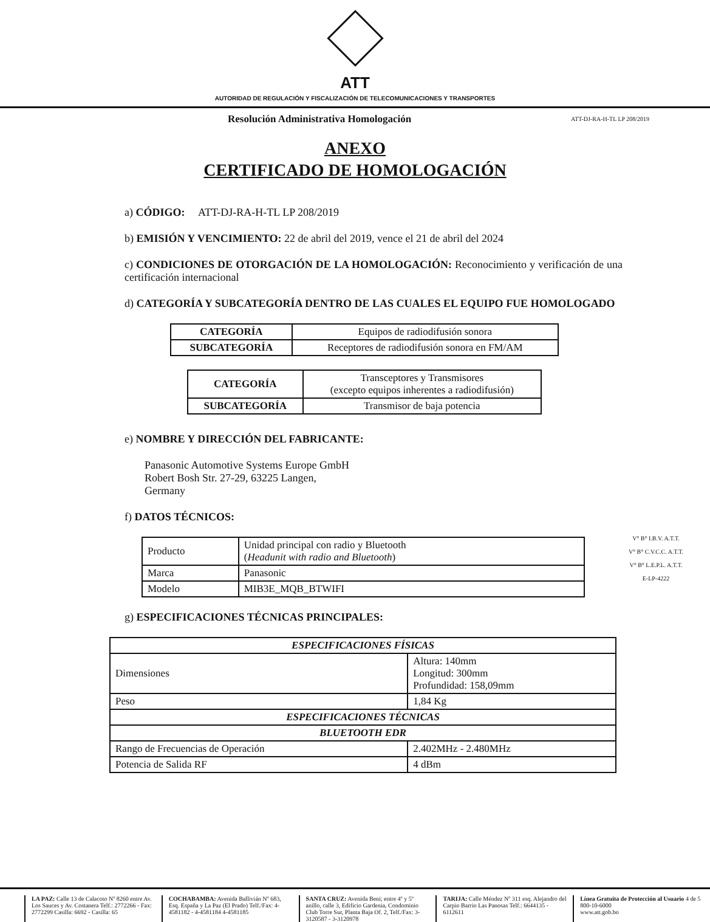ATT
AUTORIDAD DE REGULACIÓN Y FISCALIZACIÓN DE TELECOMUNICACIONES Y TRANSPORTES
Resolución Administrativa Homologación ATT-DJ-RA-H-TL LP 208/2019
ANEXO
CERTIFICADO DE HOMOLOGACIÓN
a) CÓDIGO: ATT-DJ-RA-H-TL LP 208/2019
b) EMISIÓN Y VENCIMIENTO: 22 de abril del 2019, vence el 21 de abril del 2024
c) CONDICIONES DE OTORGACIÓN DE LA HOMOLOGACIÓN: Reconocimiento y verificación de una certificación internacional
d) CATEGORÍA Y SUBCATEGORÍA DENTRO DE LAS CUALES EL EQUIPO FUE HOMOLOGADO
| CATEGORÍA | Equipos de radiodifusión sonora |
| SUBCATEGORÍA | Receptores de radiodifusión sonora en FM/AM |
| CATEGORÍA | Transceptores y Transmisores (excepto equipos inherentes a radiodifusión) |
| SUBCATEGORÍA | Transmisor de baja potencia |
e) NOMBRE Y DIRECCIÓN DEL FABRICANTE:
Panasonic Automotive Systems Europe GmbH
Robert Bosh Str. 27-29, 63225 Langen,
Germany
f) DATOS TÉCNICOS:
| Producto | Unidad principal con radio y Bluetooth ( Headunit with radio and Bluetooth ) |
| Marca | Panasonic |
| Modelo | MIB3E_MQB_BTWIFI |
g) ESPECIFICACIONES TÉCNICAS PRINCIPALES:
| ESPECIFICACIONES FÍSICAS | |
| --- | --- |
| Dimensiones | Altura: 140mm Longitud: 300mm Profundidad: 158,09mm |
| Peso | 1,84 Kg |
| ESPECIFICACIONES TÉCNICAS | |
| BLUETOOTH EDR | |
| Rango de Frecuencias de Operación | 2.402MHz - 2.480MHz |
| Potencia de Salida RF | 4 dBm |
V° B° I.B.V. A.T.T.
V° B° C.V.C.C. A.T.T.
V° B° L.E.P.L. A.T.T.
E-LP-4222
LA PAZ: Calle 13 de Calacoto Nº 8260 entre Av. Los Sauces y Av. Costanera Telf.: 2772266 - Fax: 2772299 Casilla: 6692 - Casilla: 65
COCHABAMBA: Avenida Ballivián Nº 683, Esq. España y La Paz (El Prado) Telf./Fax: 4-4581182 - 4-4581184 4-4581185
SANTA CRUZ: Avenida Beni; entre 4º y 5º anillo, calle 3, Edificio Gardenia, Condominio Club Torre Sur, Planta Baja Of. 2, Telf./Fax: 3-3120587 - 3-3120978
TARIJA: Calle Méndez Nº 311 esq. Alejandro del Carpio Barrio Las Panosas Telf.: 6644135 - 6112611
Línea Gratuita de Protección al Usuario 4 de 5
800-10-6000
www.att.gob.bo